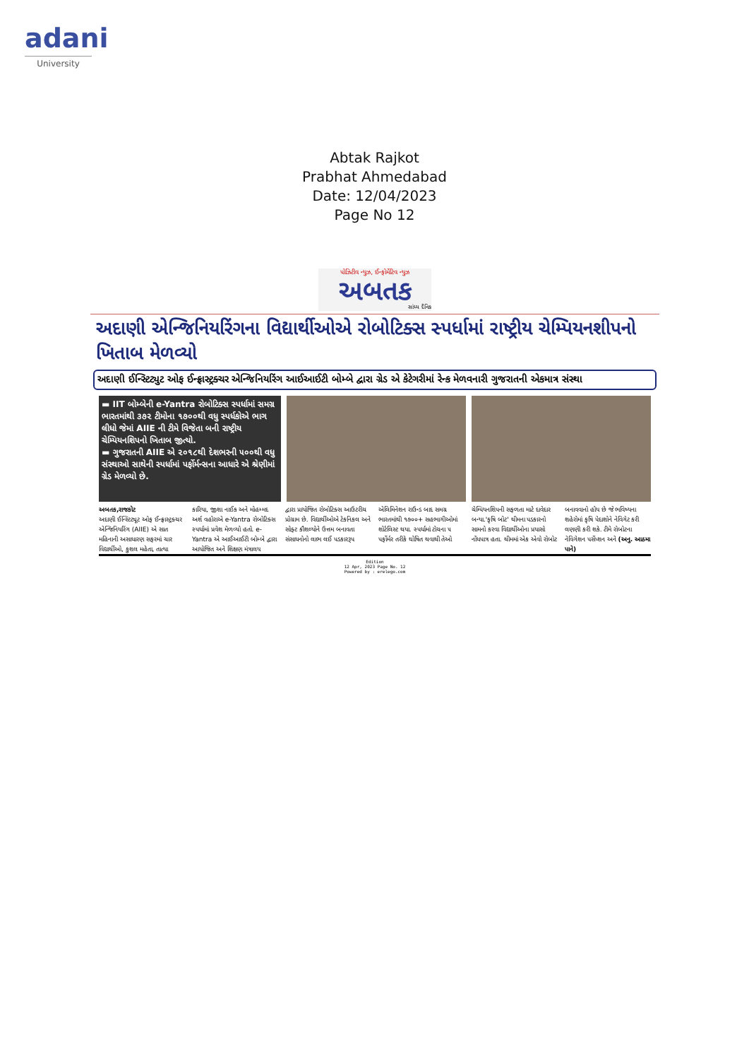adani
University
Abtak Rajkot
Prabhat Ahmedabad
Date: 12/04/2023
Page No 12
પોઝિટીવ ન્યુઝ, ઈન્ફોર્મેટિવ ન્યુઝ
અબતક
સાંધ્ય દૈનિક
અદાણી એન્જિનિયરિંગના વિદ્યાર્થીઓએ રોબોટિક્સ સ્પર્ધામાં રાષ્ટ્રીય ચેમ્પિયનશીપનો ખિતાબ મેળવ્યો
અદાણી ઈન્સ્ટિટ્યુટ ઓફ ઈન્ફ્રાસ્ટ્રક્ચર એન્જિનિયરિંગ આઈઆઈટી બોમ્બે દ્વારા ગ્રેડ એ કેટેગરીમાં રેન્ક મેળવનારી ગુજરાતની એકમાત્ર સંસ્થા
▬ IIT બોમ્બેની e-Yantra રોબોટિક્સ સ્પર્ધામાં સમગ્ર ભારતમાંથી ૩૭૨ ટીમોના ૧૭૦૦થી વધુ સ્પર્ધકોએ ભાગ લીધો જેમાં AIIE ની ટીમે વિજેતા બની રાષ્ટ્રીય ચેમ્પિયનશિપનો ખિતાબ જીત્યો.
▬ ગુજરાતની AIIE એ ૨૦૧૮થી દેશભરની ૫૦૦થી વધુ સંસ્થાઓ સાથેની સ્પર્ધામાં પર્ફોર્મન્સના આધારે એ શ્રેણીમાં ગ્રેડ મેળવ્યો છે.
અબતક,રાજકોટ
અદાણી ઈન્સ્ટિટ્યૂટ ઓફ ઈન્ફ્રાસ્ટ્રક્ચર એન્જિનિયરિંગ (AIIE) એ સાત મહિનાની અસાધારણ સફરમાં ચાર વિદ્યાર્થીઓ, કુશલ મહેતા, તાત્યા
કારિયા, જીશા નાઈક અને મોહમ્મદ અર્શ વહોરાએ e-Yantra રોબોટિક્સ સ્પર્ધામાં પ્રવેશ મેળવ્યો હતો. e-Yantra એ આઈઆઈટી બોમ્બે દ્વારા આયોજિત અને શિક્ષણ મંત્રાલય
દ્વારા પ્રાયોજિત રોબોટિક્સ આઉટરીચ પ્રોગ્રામ છે. વિદ્યાર્થીઓએ ટેકનિકલ અને સોફ્ટ કૌશલ્યોને ઉત્તમ બનાવતા સંસાધનોનો લાભ લઈ પડકારરૂપ
એલિમિનેશન રાઉન્ડ બાદ સમગ્ર ભારતમાંથી ૧૭૦૦+ સહભાગીઓમાં શોર્ટલિસ્ટ થયા. સ્પર્ધામાં ટોચના ૫ પર્ફોર્મર તરીકે ઘોષિત થવાથી તેઓ
ચેમ્પિયનશિપની સફળતા માટે દાવેદાર બન્યા.'કૃષિ બોટ' થીમના પડકારનો સામનો કરવા વિદ્યાર્થીઓના પ્રયાસો નોંધપાત્ર હતા. થીમમાં એક એવો રોબોટ
બનાવવાનો હોય છે જે ભવિષ્યના શહેરોમાં કૃષિ પેદાશોને નેવિગેટ કરી લણણી કરી શકે. ટીમે રોબોટના નેવિગેશન પર્સેપ્શન અને (અનુ. આઠમા પાને)
Edition
12 Apr, 2023 Page No. 12
Powered by : erelego.com